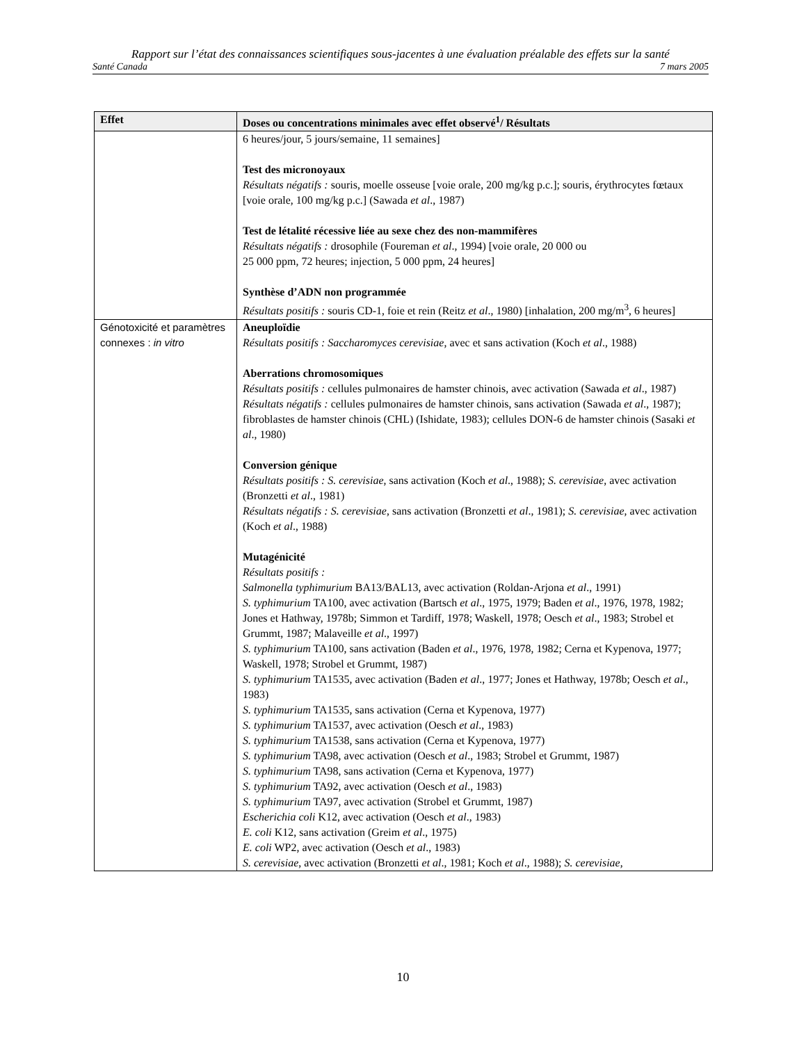Rapport sur l’état des connaissances scientifiques sous-jacentes à une évaluation préalable des effets sur la santé
Santé Canada 7 mars 2005
| Effet | Doses ou concentrations minimales avec effet observé<sup>1</sup>/ Résultats |
| --- | --- |
| | 6 heures/jour, 5 jours/semaine, 11 semaines] Test des micronoyaux Résultats négatifs : souris, moelle osseuse [voie orale, 200 mg/kg p.c.]; souris, érythrocytes fœtaux [voie orale, 100 mg/kg p.c.] (Sawada et al ., 1987) Test de létalité récessive liée au sexe chez des non-mammifères Résultats négatifs : drosophile (Foureman et al ., 1994) [voie orale, 20 000 ou 25 000 ppm, 72 heures; injection, 5 000 ppm, 24 heures] Synthèse d’ADN non programmée Résultats positifs : souris CD-1, foie et rein (Reitz et al ., 1980) [inhalation, 200 mg/m<sup>3</sup>, 6 heures] |
| Génotoxicité et paramètres connexes : in vitro | Aneuploïdie Résultats positifs : Saccharomyces cerevisiae , avec et sans activation (Koch et al ., 1988) Aberrations chromosomiques Résultats positifs : cellules pulmonaires de hamster chinois, avec activation (Sawada et al ., 1987) Résultats négatifs : cellules pulmonaires de hamster chinois, sans activation (Sawada et al ., 1987); fibroblastes de hamster chinois (CHL) (Ishidate, 1983); cellules DON-6 de hamster chinois (Sasaki et al ., 1980) Conversion génique Résultats positifs : S. cerevisiae , sans activation (Koch et al ., 1988); S. cerevisiae , avec activation (Bronzetti et al ., 1981) Résultats négatifs : S. cerevisiae , sans activation (Bronzetti et al ., 1981); S. cerevisiae , avec activation (Koch et al ., 1988) Mutagénicité Résultats positifs : Salmonella typhimurium BA13/BAL13, avec activation (Roldan-Arjona et al ., 1991) S. typhimurium TA100, avec activation (Bartsch et al ., 1975, 1979; Baden et al ., 1976, 1978, 1982; Jones et Hathway, 1978b; Simmon et Tardiff, 1978; Waskell, 1978; Oesch et al ., 1983; Strobel et Grummt, 1987; Malaveille et al ., 1997) S. typhimurium TA100, sans activation (Baden et al ., 1976, 1978, 1982; Cerna et Kypenova, 1977; Waskell, 1978; Strobel et Grummt, 1987) S. typhimurium TA1535, avec activation (Baden et al ., 1977; Jones et Hathway, 1978b; Oesch et al ., 1983) S. typhimurium TA1535, sans activation (Cerna et Kypenova, 1977) S. typhimurium TA1537, avec activation (Oesch et al ., 1983) S. typhimurium TA1538, sans activation (Cerna et Kypenova, 1977) S. typhimurium TA98, avec activation (Oesch et al ., 1983; Strobel et Grummt, 1987) S. typhimurium TA98, sans activation (Cerna et Kypenova, 1977) S. typhimurium TA92, avec activation (Oesch et al ., 1983) S. typhimurium TA97, avec activation (Strobel et Grummt, 1987) Escherichia coli K12, avec activation (Oesch et al ., 1983) E. coli K12, sans activation (Greim et al ., 1975) E. coli WP2, avec activation (Oesch et al ., 1983) S. cerevisiae , avec activation (Bronzetti et al ., 1981; Koch et al ., 1988); S. cerevisiae , |
10